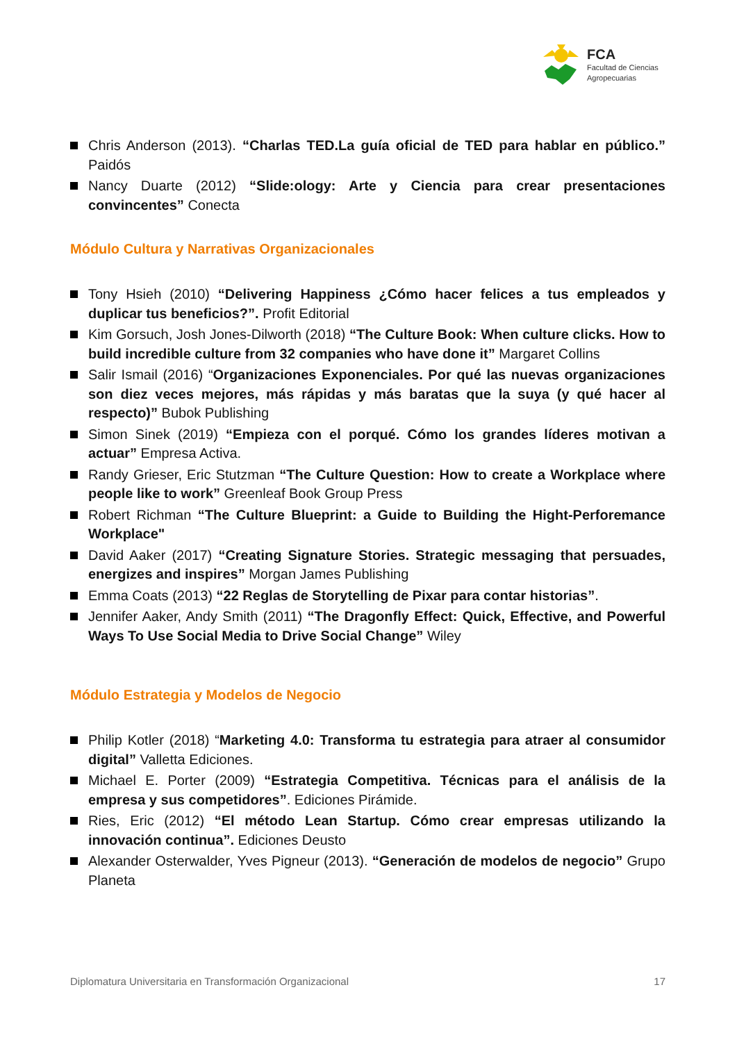FCA
Facultad de Ciencias
Agropecuarias
Chris Anderson (2013). “Charlas TED.La guía oficial de TED para hablar en público.” Paidós
Nancy Duarte (2012) “Slide:ology: Arte y Ciencia para crear presentaciones convincentes” Conecta
Módulo Cultura y Narrativas Organizacionales
Tony Hsieh (2010) “Delivering Happiness ¿Cómo hacer felices a tus empleados y duplicar tus beneficios?”. Profit Editorial
Kim Gorsuch, Josh Jones-Dilworth (2018) “The Culture Book: When culture clicks. How to build incredible culture from 32 companies who have done it” Margaret Collins
Salir Ismail (2016) “Organizaciones Exponenciales. Por qué las nuevas organizaciones son diez veces mejores, más rápidas y más baratas que la suya (y qué hacer al respecto)” Bubok Publishing
Simon Sinek (2019) “Empieza con el porqué. Cómo los grandes líderes motivan a actuar” Empresa Activa.
Randy Grieser, Eric Stutzman “The Culture Question: How to create a Workplace where people like to work” Greenleaf Book Group Press
Robert Richman “The Culture Blueprint: a Guide to Building the Hight-Perforemance Workplace"
David Aaker (2017) “Creating Signature Stories. Strategic messaging that persuades, energizes and inspires” Morgan James Publishing
Emma Coats (2013) “22 Reglas de Storytelling de Pixar para contar historias”.
Jennifer Aaker, Andy Smith (2011) “The Dragonfly Effect: Quick, Effective, and Powerful Ways To Use Social Media to Drive Social Change” Wiley
Módulo Estrategia y Modelos de Negocio
Philip Kotler (2018) “Marketing 4.0: Transforma tu estrategia para atraer al consumidor digital” Valletta Ediciones.
Michael E. Porter (2009) “Estrategia Competitiva. Técnicas para el análisis de la empresa y sus competidores”. Ediciones Pirámide.
Ries, Eric (2012) “El método Lean Startup. Cómo crear empresas utilizando la innovación continua”. Ediciones Deusto
Alexander Osterwalder, Yves Pigneur (2013). “Generación de modelos de negocio” Grupo Planeta
Diplomatura Universitaria en Transformación Organizacional 17